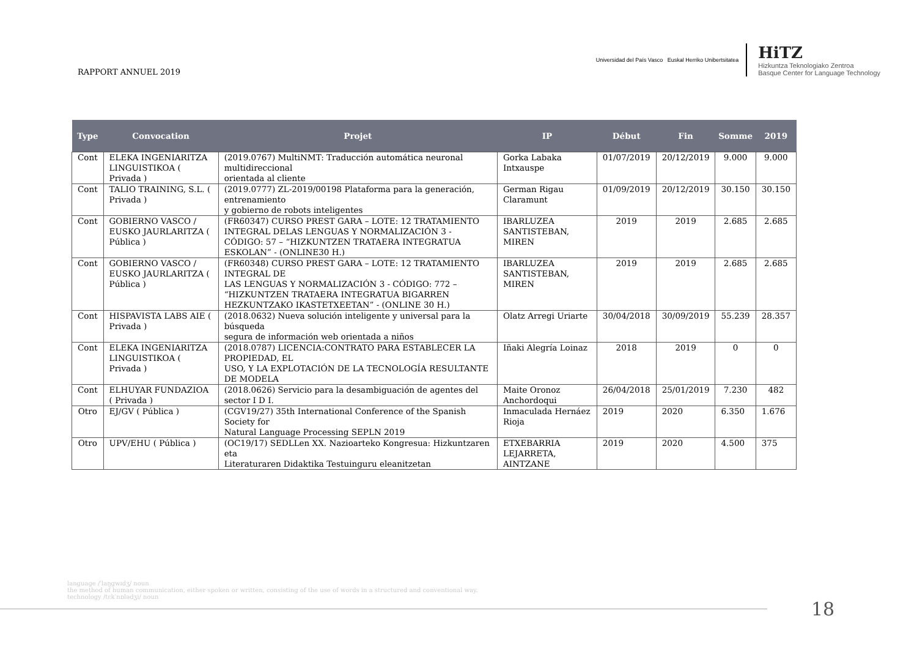RAPPORT ANNUEL 2019
Universidad del País Vasco Euskal Herriko Unibertsitatea
HiTZ
Hizkuntza Teknologiako Zentroa
Basque Center for Language Technology
| Type | Convocation | Projet | IP | Début | Fin | Somme | 2019 |
| --- | --- | --- | --- | --- | --- | --- | --- |
| Cont | ELEKA INGENIARITZA LINGUISTIKOA ( Privada ) | (2019.0767) MultiNMT: Traducción automática neuronal multidireccional orientada al cliente | Gorka Labaka Intxauspe | 01/07/2019 | 20/12/2019 | 9.000 | 9.000 |
| Cont | TALIO TRAINING, S.L. ( Privada ) | (2019.0777) ZL-2019/00198 Plataforma para la generación, entrenamiento y gobierno de robots inteligentes | German Rigau Claramunt | 01/09/2019 | 20/12/2019 | 30.150 | 30.150 |
| Cont | GOBIERNO VASCO / EUSKO JAURLARITZA ( Pública ) | (FR60347) CURSO PREST GARA – LOTE: 12 TRATAMIENTO INTEGRAL DELAS LENGUAS Y NORMALIZACIÓN 3 - CÓDIGO: 57 – “HIZKUNTZEN TRATAERA INTEGRATUA ESKOLAN” - (ONLINE30 H.) | IBARLUZEA SANTISTEBAN, MIREN | 2019 | 2019 | 2.685 | 2.685 |
| Cont | GOBIERNO VASCO / EUSKO JAURLARITZA ( Pública ) | (FR60348) CURSO PREST GARA – LOTE: 12 TRATAMIENTO INTEGRAL DE LAS LENGUAS Y NORMALIZACIÓN 3 - CÓDIGO: 772 – “HIZKUNTZEN TRATAERA INTEGRATUA BIGARREN HEZKUNTZAKO IKASTETXEETAN” - (ONLINE 30 H.) | IBARLUZEA SANTISTEBAN, MIREN | 2019 | 2019 | 2.685 | 2.685 |
| Cont | HISPAVISTA LABS AIE ( Privada ) | (2018.0632) Nueva solución inteligente y universal para la búsqueda segura de información web orientada a niños | Olatz Arregi Uriarte | 30/04/2018 | 30/09/2019 | 55.239 | 28.357 |
| Cont | ELEKA INGENIARITZA LINGUISTIKOA ( Privada ) | (2018.0787) LICENCIA:CONTRATO PARA ESTABLECER LA PROPIEDAD, EL USO, Y LA EXPLOTACIÓN DE LA TECNOLOGÍA RESULTANTE DE MODELA | Iñaki Alegría Loinaz | 2018 | 2019 | 0 | 0 |
| Cont | ELHUYAR FUNDAZIOA ( Privada ) | (2018.0626) Servicio para la desambiguación de agentes del sector I D I. | Maite Oronoz Anchordoqui | 26/04/2018 | 25/01/2019 | 7.230 | 482 |
| Otro | EJ/GV ( Pública ) | (CGV19/27) 35th International Conference of the Spanish Society for Natural Language Processing SEPLN 2019 | Inmaculada Hernáez Rioja | 2019 | 2020 | 6.350 | 1.676 |
| Otro | UPV/EHU ( Pública ) | (OC19/17) SEDLLen XX. Nazioarteko Kongresua: Hizkuntzaren eta Literaturaren Didaktika Testuinguru eleanitzetan | ETXEBARRIA LEJARRETA, AINTZANE | 2019 | 2020 | 4.500 | 375 |
language /ˈlaŋgwɪdʒ/ noun
the method of human communication, either spoken or written, consisting of the use of words in a structured and conventional way.
technology /tɛkˈnɒlədʒi/ noun
18